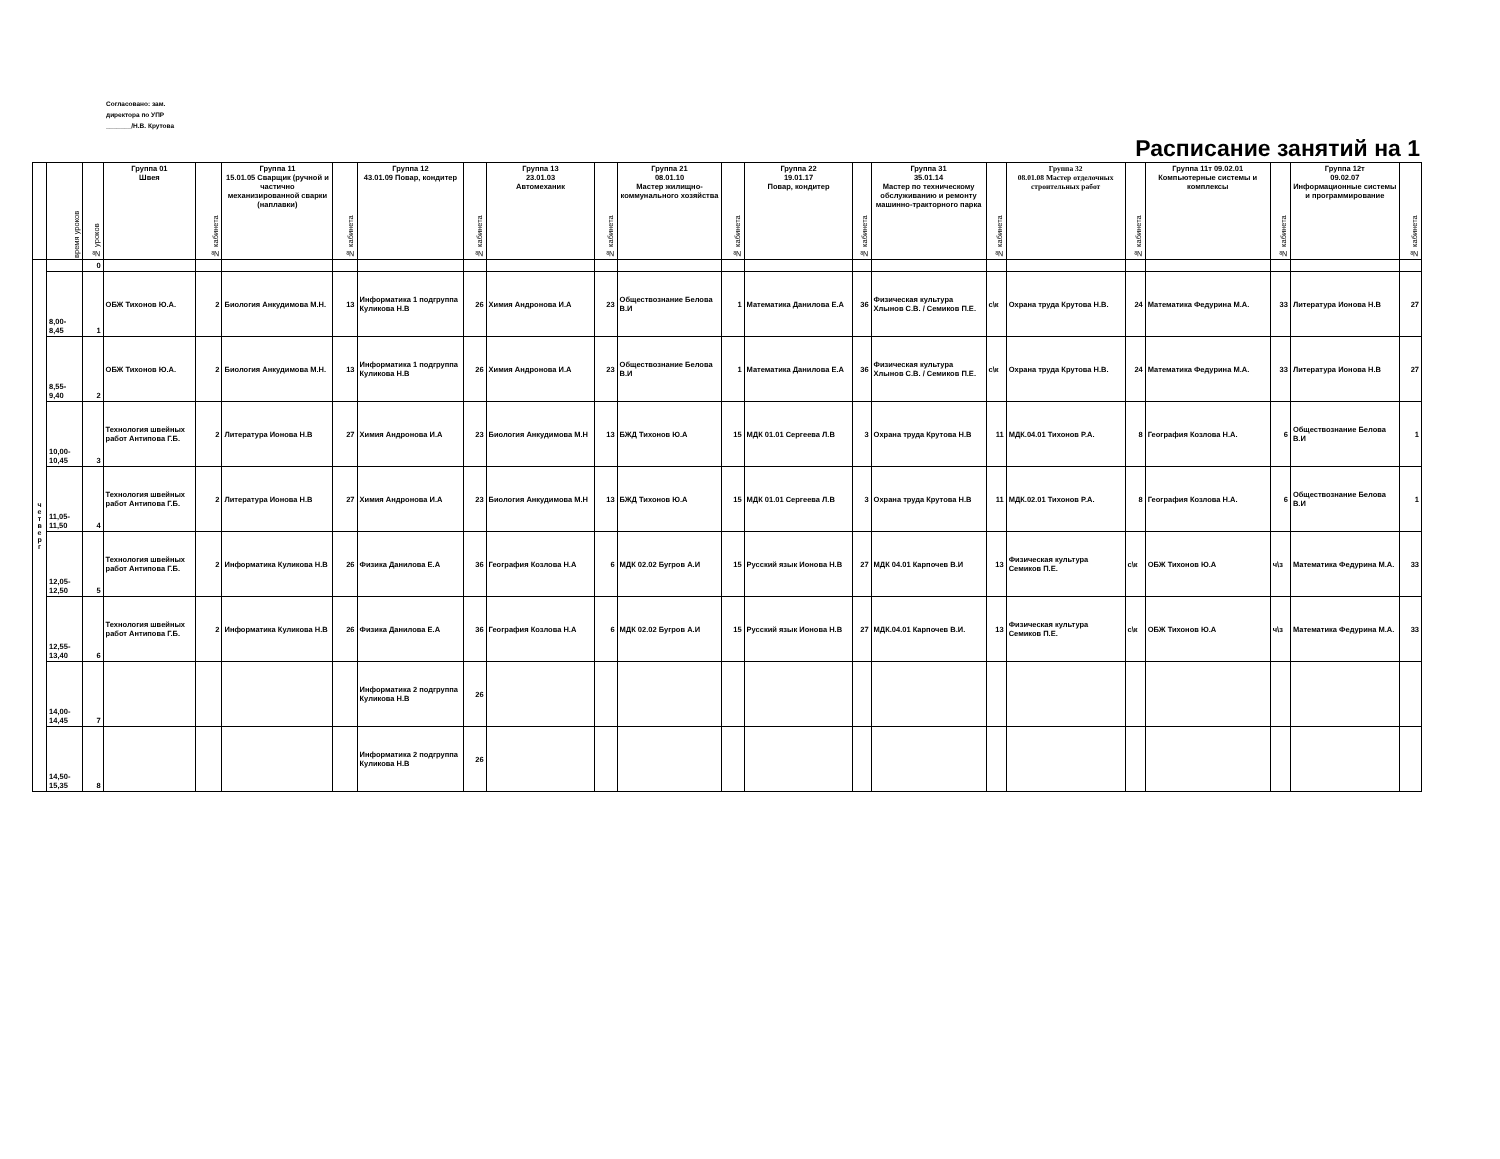Согласовано: зам.
директора по УПР
_______/Н.В. Крутова
Расписание занятий на 1
| | время уроков | № уроков | Группа 01 Швея | № кабинета | Группа 11 15.01.05 Сварщик (ручной и частично механизированной сварки (наплавки) | № кабинета | Группа 12 43.01.09 Повар, кондитер | № кабинета | Группа 13 23.01.03 Автомеханик | № кабинета | Группа 21 08.01.10 Мастер жилищно-коммунального хозяйства | № кабинета | Группа 22 19.01.17 Повар, кондитер | № кабинета | Группа 31 35.01.14 Мастер по техническому обслуживанию и ремонту машинно-тракторного парка | № кабинета | Группа 32 08.01.08 Мастер отделочных строительных работ | № кабинета | Группа 11т 09.02.01 Компьютерные системы и комплексы | № кабинета | Группа 12т 09.02.07 Информационные системы и программирование | № кабинета |
| --- | --- | --- | --- | --- | --- | --- | --- | --- | --- | --- | --- | --- | --- | --- | --- | --- | --- | --- | --- | --- | --- | --- |
| ч е т в е р г | | 0 | | | | | | | | | | | | | | | | | | | | |
| | 8,00-8,45 | 1 | ОБЖ Тихонов Ю.А. | 2 | Биология Анкудимова М.Н. | 13 | Информатика 1 подгруппа Куликова Н.В | 26 | Химия Андронова И.А | 23 | Обществознание Белова В.И | 1 | Математика Данилова Е.А | 36 | Физическая культура Хлынов С.В. / Семиков П.Е. | с\к | Охрана труда Крутова Н.В. | 24 | Математика Федурина М.А. | 33 | Литература Ионова Н.В | 27 |
| | 8,55-9,40 | 2 | ОБЖ Тихонов Ю.А. | 2 | Биология Анкудимова М.Н. | 13 | Информатика 1 подгруппа Куликова Н.В | 26 | Химия Андронова И.А | 23 | Обществознание Белова В.И | 1 | Математика Данилова Е.А | 36 | Физическая культура Хлынов С.В. / Семиков П.Е. | с\к | Охрана труда Крутова Н.В. | 24 | Математика Федурина М.А. | 33 | Литература Ионова Н.В | 27 |
| | 10,00-10,45 | 3 | Технология швейных работ Антипова Г.Б. | 2 | Литература Ионова Н.В | 27 | Химия Андронова И.А | 23 | Биология Анкудимова М.Н | 13 | БЖД Тихонов Ю.А | 15 | МДК 01.01 Сергеева Л.В | 3 | Охрана труда Крутова Н.В | 11 | МДК.04.01 Тихонов Р.А. | 8 | География Козлова Н.А. | 6 | Обществознание Белова В.И | 1 |
| | 11,05-11,50 | 4 | Технология швейных работ Антипова Г.Б. | 2 | Литература Ионова Н.В | 27 | Химия Андронова И.А | 23 | Биология Анкудимова М.Н | 13 | БЖД Тихонов Ю.А | 15 | МДК 01.01 Сергеева Л.В | 3 | Охрана труда Крутова Н.В | 11 | МДК.02.01 Тихонов Р.А. | 8 | География Козлова Н.А. | 6 | Обществознание Белова В.И | 1 |
| | 12,05-12,50 | 5 | Технология швейных работ Антипова Г.Б. | 2 | Информатика Куликова Н.В | 26 | Физика Данилова Е.А | 36 | География Козлова Н.А | 6 | МДК 02.02 Бугров А.И | 15 | Русский язык Ионова Н.В | 27 | МДК 04.01 Карпочев В.И | 13 | Физическая культура Семиков П.Е. | с\к | ОБЖ Тихонов Ю.А | ч\з | Математика Федурина М.А. | 33 |
| | 12,55-13,40 | 6 | Технология швейных работ Антипова Г.Б. | 2 | Информатика Куликова Н.В | 26 | Физика Данилова Е.А | 36 | География Козлова Н.А | 6 | МДК 02.02 Бугров А.И | 15 | Русский язык Ионова Н.В | 27 | МДК.04.01 Карпочев В.И. | 13 | Физическая культура Семиков П.Е. | с\к | ОБЖ Тихонов Ю.А | ч\з | Математика Федурина М.А. | 33 |
| | 14,00-14,45 | 7 | | | | | Информатика 2 подгруппа Куликова Н.В | 26 | | | | | | | | | | | | | | |
| | 14,50-15,35 | 8 | | | | | Информатика 2 подгруппа Куликова Н.В | 26 | | | | | | | | | | | | | | |